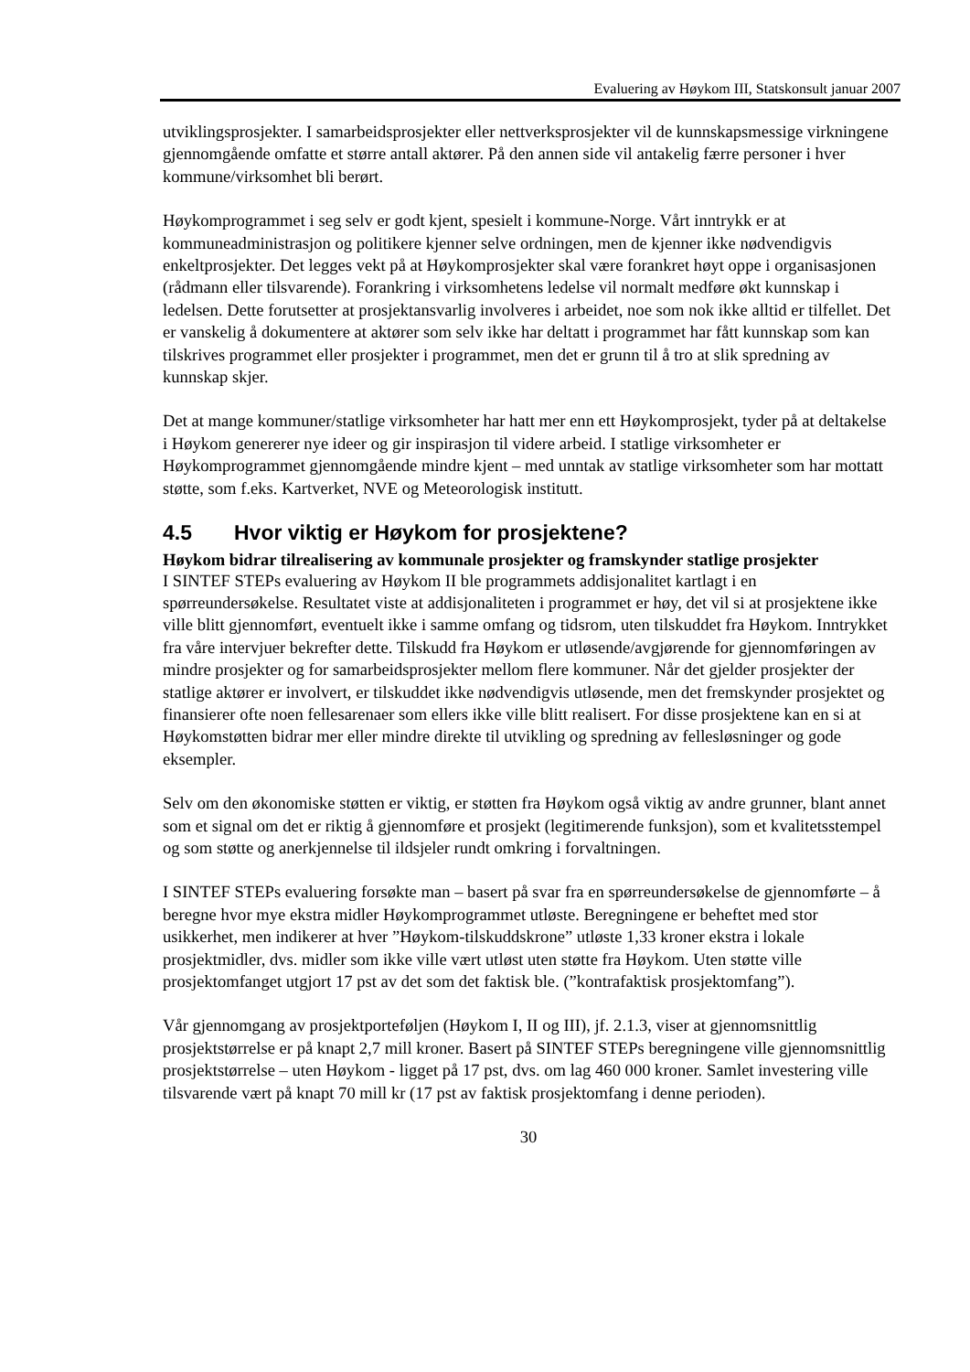Evaluering av Høykom III, Statskonsult januar 2007
utviklingsprosjekter. I samarbeidsprosjekter eller nettverksprosjekter vil de kunnskapsmessige virkningene gjennomgående omfatte et større antall aktører. På den annen side vil antakelig færre personer i hver kommune/virksomhet bli berørt.
Høykomprogrammet i seg selv er godt kjent, spesielt i kommune-Norge. Vårt inntrykk er at kommuneadministrasjon og politikere kjenner selve ordningen, men de kjenner ikke nødvendigvis enkeltprosjekter. Det legges vekt på at Høykomprosjekter skal være forankret høyt oppe i organisasjonen (rådmann eller tilsvarende). Forankring i virksomhetens ledelse vil normalt medføre økt kunnskap i ledelsen. Dette forutsetter at prosjektansvarlig involveres i arbeidet, noe som nok ikke alltid er tilfellet. Det er vanskelig å dokumentere at aktører som selv ikke har deltatt i programmet har fått kunnskap som kan tilskrives programmet eller prosjekter i programmet, men det er grunn til å tro at slik spredning av kunnskap skjer.
Det at mange kommuner/statlige virksomheter har hatt mer enn ett Høykomprosjekt, tyder på at deltakelse i Høykom genererer nye ideer og gir inspirasjon til videre arbeid. I statlige virksomheter er Høykomprogrammet gjennomgående mindre kjent – med unntak av statlige virksomheter som har mottatt støtte, som f.eks. Kartverket, NVE og Meteorologisk institutt.
4.5 Hvor viktig er Høykom for prosjektene?
Høykom bidrar tilrealisering av kommunale prosjekter og framskynder statlige prosjekter
I SINTEF STEPs evaluering av Høykom II ble programmets addisjonalitet kartlagt i en spørreundersøkelse. Resultatet viste at addisjonaliteten i programmet er høy, det vil si at prosjektene ikke ville blitt gjennomført, eventuelt ikke i samme omfang og tidsrom, uten tilskuddet fra Høykom. Inntrykket fra våre intervjuer bekrefter dette. Tilskudd fra Høykom er utløsende/avgjørende for gjennomføringen av mindre prosjekter og for samarbeidsprosjekter mellom flere kommuner. Når det gjelder prosjekter der statlige aktører er involvert, er tilskuddet ikke nødvendigvis utløsende, men det fremskynder prosjektet og finansierer ofte noen fellesarenaer som ellers ikke ville blitt realisert. For disse prosjektene kan en si at Høykomstøtten bidrar mer eller mindre direkte til utvikling og spredning av fellesløsninger og gode eksempler.
Selv om den økonomiske støtten er viktig, er støtten fra Høykom også viktig av andre grunner, blant annet som et signal om det er riktig å gjennomføre et prosjekt (legitimerende funksjon), som et kvalitetsstempel og som støtte og anerkjennelse til ildsjeler rundt omkring i forvaltningen.
I SINTEF STEPs evaluering forsøkte man – basert på svar fra en spørreundersøkelse de gjennomførte – å beregne hvor mye ekstra midler Høykomprogrammet utløste. Beregningene er beheftet med stor usikkerhet, men indikerer at hver ”Høykom-tilskuddskrone” utløste 1,33 kroner ekstra i lokale prosjektmidler, dvs. midler som ikke ville vært utløst uten støtte fra Høykom. Uten støtte ville prosjektomfanget utgjort 17 pst av det som det faktisk ble. (”kontrafaktisk prosjektomfang”).
Vår gjennomgang av prosjektporteføljen (Høykom I, II og III), jf. 2.1.3, viser at gjennomsnittlig prosjektstørrelse er på knapt 2,7 mill kroner. Basert på SINTEF STEPs beregningene ville gjennomsnittlig prosjektstørrelse – uten Høykom - ligget på 17 pst, dvs. om lag 460 000 kroner. Samlet investering ville tilsvarende vært på knapt 70 mill kr (17 pst av faktisk prosjektomfang i denne perioden).
30